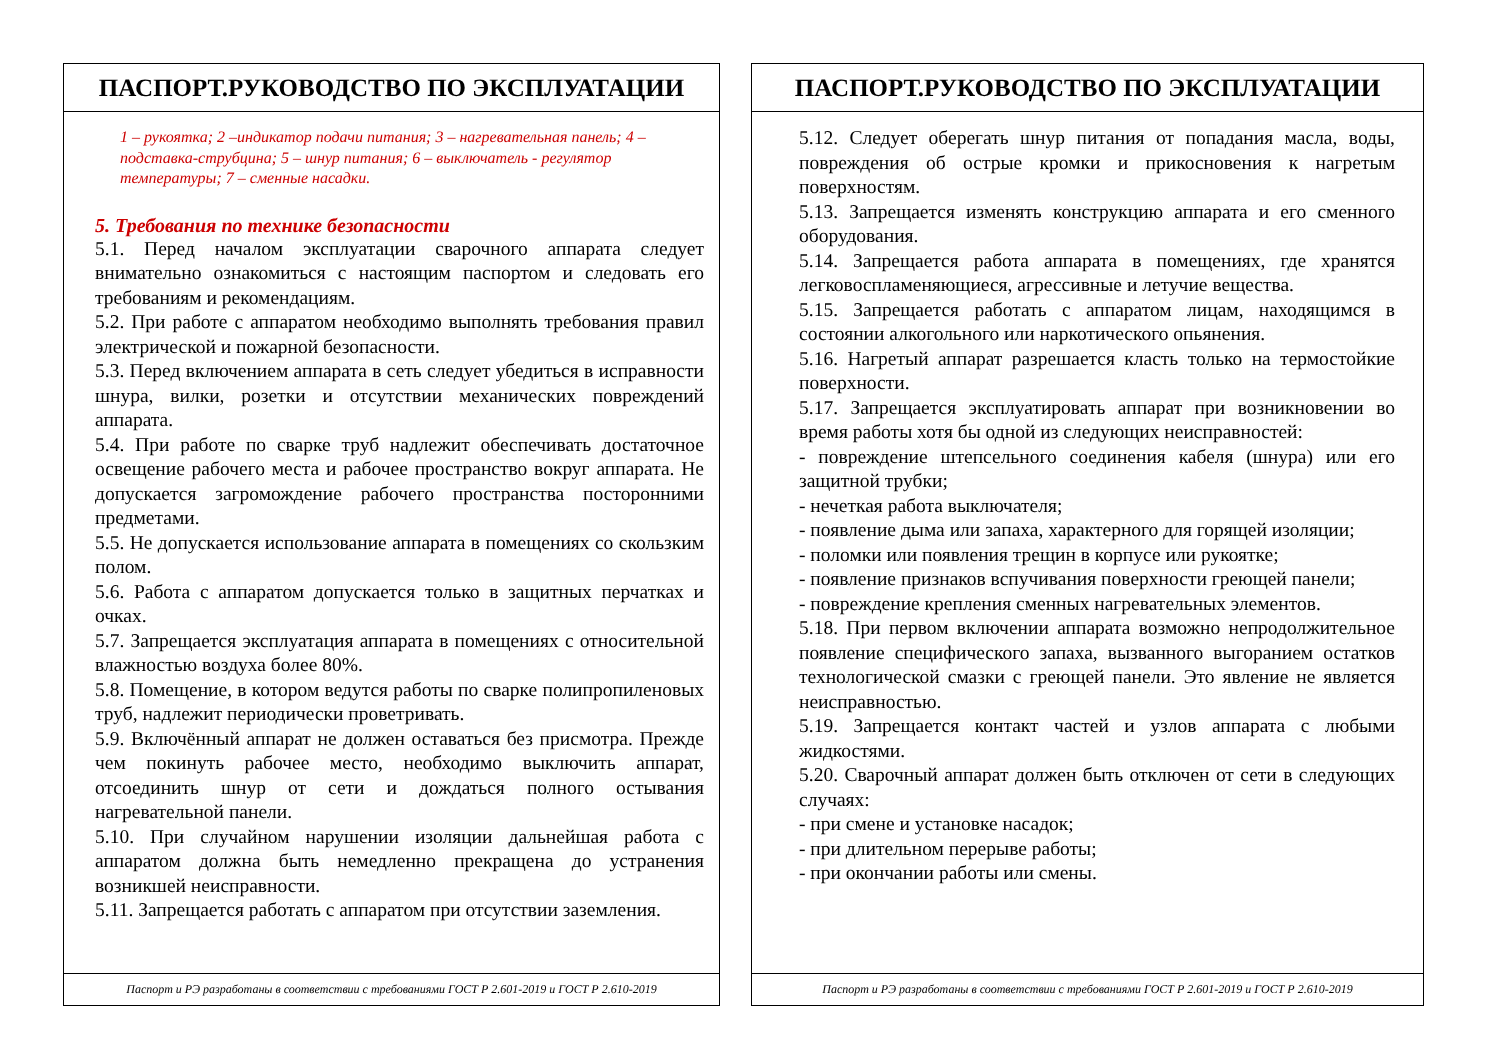ПАСПОРТ.РУКОВОДСТВО ПО ЭКСПЛУАТАЦИИ
1 – рукоятка; 2 –индикатор подачи питания; 3 – нагревательная панель; 4 – подставка-струбцина; 5 – шнур питания; 6 – выключатель - регулятор температуры; 7 – сменные насадки.
5. Требования по технике безопасности
5.1. Перед началом эксплуатации сварочного аппарата следует внимательно ознакомиться с настоящим паспортом и следовать его требованиям и рекомендациям.
5.2. При работе с аппаратом необходимо выполнять требования правил электрической и пожарной безопасности.
5.3. Перед включением аппарата в сеть следует убедиться в исправности шнура, вилки, розетки и отсутствии механических повреждений аппарата.
5.4. При работе по сварке труб надлежит обеспечивать достаточное освещение рабочего места и рабочее пространство вокруг аппарата. Не допускается загромождение рабочего пространства посторонними предметами.
5.5. Не допускается использование аппарата в помещениях со скользким полом.
5.6. Работа с аппаратом допускается только в защитных перчатках и очках.
5.7. Запрещается эксплуатация аппарата в помещениях с относительной влажностью воздуха более 80%.
5.8. Помещение, в котором ведутся работы по сварке полипропиленовых труб, надлежит периодически проветривать.
5.9. Включённый аппарат не должен оставаться без присмотра. Прежде чем покинуть рабочее место, необходимо выключить аппарат, отсоединить шнур от сети и дождаться полного остывания нагревательной панели.
5.10. При случайном нарушении изоляции дальнейшая работа с аппаратом должна быть немедленно прекращена до устранения возникшей неисправности.
5.11. Запрещается работать с аппаратом при отсутствии заземления.
Паспорт и РЭ разработаны в соответствии с требованиями ГОСТ Р 2.601-2019 и ГОСТ Р 2.610-2019
ПАСПОРТ.РУКОВОДСТВО ПО ЭКСПЛУАТАЦИИ
5.12. Следует оберегать шнур питания от попадания масла, воды, повреждения об острые кромки и прикосновения к нагретым поверхностям.
5.13. Запрещается изменять конструкцию аппарата и его сменного оборудования.
5.14. Запрещается работа аппарата в помещениях, где хранятся легковоспламеняющиеся, агрессивные и летучие вещества.
5.15. Запрещается работать с аппаратом лицам, находящимся в состоянии алкогольного или наркотического опьянения.
5.16. Нагретый аппарат разрешается класть только на термостойкие поверхности.
5.17. Запрещается эксплуатировать аппарат при возникновении во время работы хотя бы одной из следующих неисправностей:
- повреждение штепсельного соединения кабеля (шнура) или его защитной трубки;
- нечеткая работа выключателя;
- появление дыма или запаха, характерного для горящей изоляции;
- поломки или появления трещин в корпусе или рукоятке;
- появление признаков вспучивания поверхности греющей панели;
- повреждение крепления сменных нагревательных элементов.
5.18. При первом включении аппарата возможно непродолжительное появление специфического запаха, вызванного выгоранием остатков технологической смазки с греющей панели. Это явление не является неисправностью.
5.19. Запрещается контакт частей и узлов аппарата с любыми жидкостями.
5.20. Сварочный аппарат должен быть отключен от сети в следующих случаях:
- при смене и установке насадок;
- при длительном перерыве работы;
- при окончании работы или смены.
Паспорт и РЭ разработаны в соответствии с требованиями ГОСТ Р 2.601-2019 и ГОСТ Р 2.610-2019